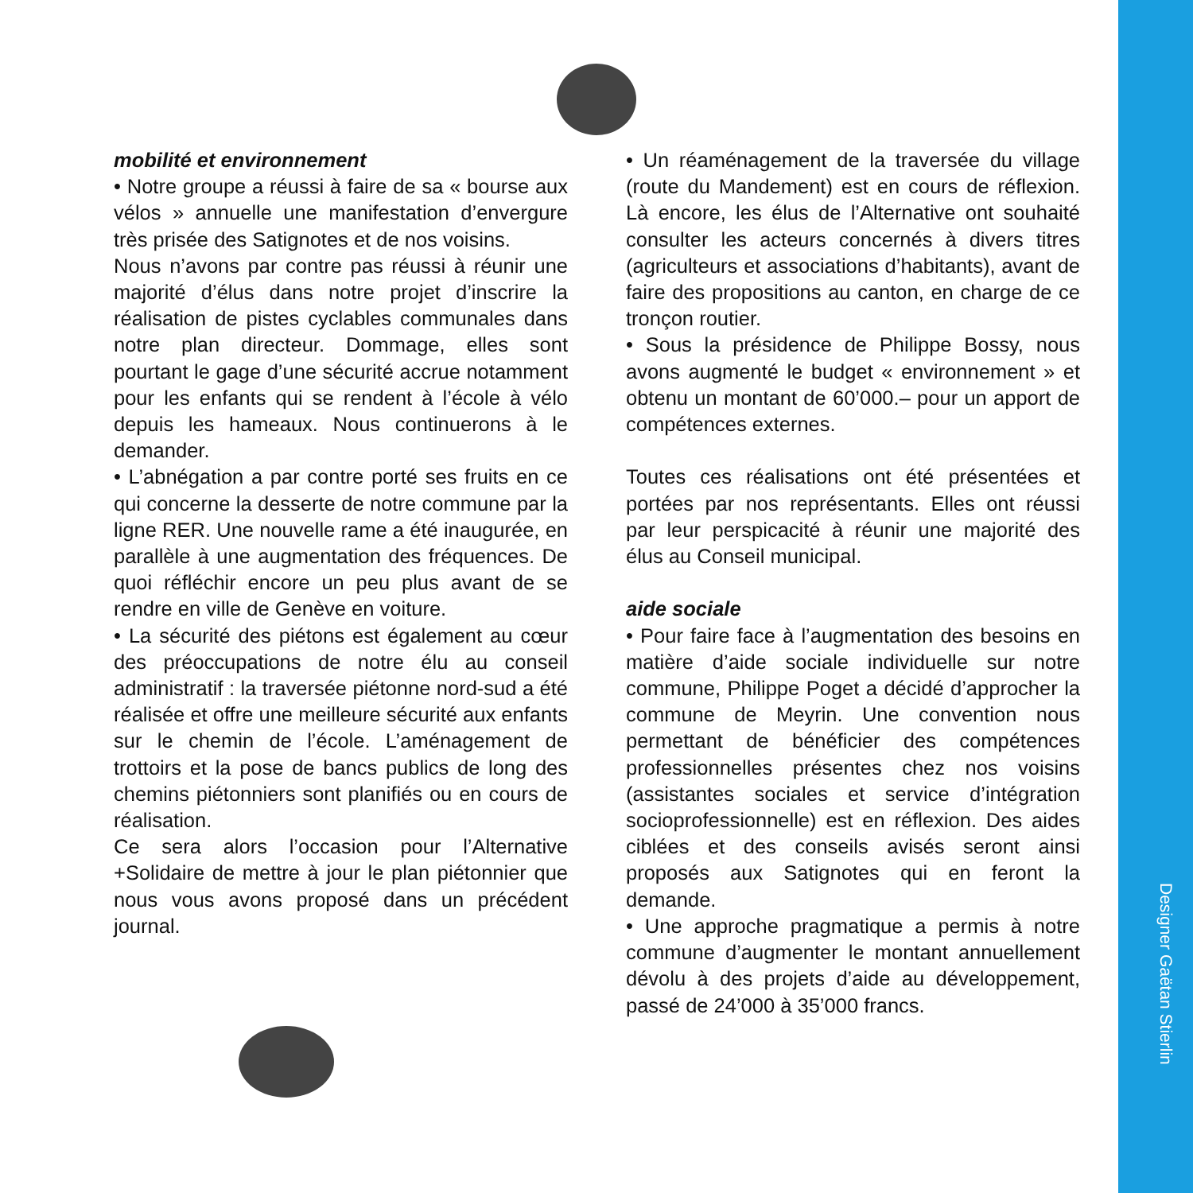mobilité et environnement
• Notre groupe a réussi à faire de sa « bourse aux vélos » annuelle une manifestation d’envergure très prisée des Satignotes et de nos voisins.
Nous n’avons par contre pas réussi à réunir une majorité d’élus dans notre projet d’inscrire la réalisation de pistes cyclables communales dans notre plan directeur. Dommage, elles sont pourtant le gage d’une sécurité accrue notamment pour les enfants qui se rendent à l’école à vélo depuis les hameaux. Nous continuerons à le demander.
• L’abnégation a par contre porté ses fruits en ce qui concerne la desserte de notre commune par la ligne RER. Une nouvelle rame a été inaugurée, en parallèle à une augmentation des fréquences. De quoi réfléchir encore un peu plus avant de se rendre en ville de Genève en voiture.
• La sécurité des piétons est également au cœur des préoccupations de notre élu au conseil administratif : la traversée piétonne nord-sud a été réalisée et offre une meilleure sécurité aux enfants sur le chemin de l’école. L’aménagement de trottoirs et la pose de bancs publics de long des chemins piétonniers sont planifiés ou en cours de réalisation.
Ce sera alors l’occasion pour l’Alternative +Solidaire de mettre à jour le plan piétonnier que nous vous avons proposé dans un précédent journal.
• Un réaménagement de la traversée du village (route du Mandement) est en cours de réflexion. Là encore, les élus de l’Alternative ont souhaité consulter les acteurs concernés à divers titres (agriculteurs et associations d’habitants), avant de faire des propositions au canton, en charge de ce tronçon routier.
• Sous la présidence de Philippe Bossy, nous avons augmenté le budget « environnement » et obtenu un montant de 60’000.– pour un apport de compétences externes.
Toutes ces réalisations ont été présentées et portées par nos représentants. Elles ont réussi par leur perspicacité à réunir une majorité des élus au Conseil municipal.
aide sociale
• Pour faire face à l’augmentation des besoins en matière d’aide sociale individuelle sur notre commune, Philippe Poget a décidé d’approcher la commune de Meyrin. Une convention nous permettant de bénéficier des compétences professionnelles présentes chez nos voisins (assistantes sociales et service d’intégration socioprofessionnelle) est en réflexion. Des aides ciblées et des conseils avisés seront ainsi proposés aux Satignotes qui en feront la demande.
• Une approche pragmatique a permis à notre commune d’augmenter le montant annuellement dévolu à des projets d’aide au développement, passé de 24’000 à 35’000 francs.
Designer Gaëtan Stierlin